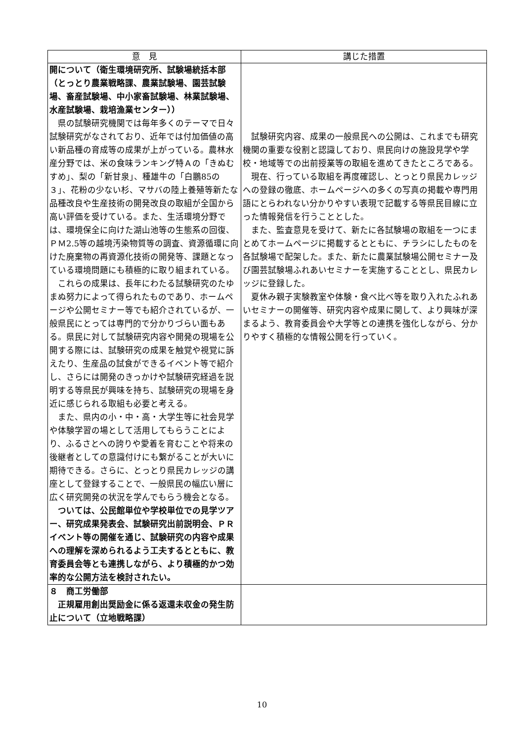| 意 見 | 講じた措置 |
| --- | --- |
| 開について（衛生環境研究所、試験場統括本部（とっとり農業戦略課、農業試験場、園芸試験場、畜産試験場、中小家畜試験場、林業試験場、水産試験場、栽培漁業センター）） 県の試験研究機関では毎年多くのテーマで日々試験研究がなされており、近年では付加価値の高い新品種の育成等の成果が上がっている。農林水産分野では、米の食味ランキング特Ａの「きぬむすめ」、梨の「新甘泉」、種雄牛の「白鵬85の３」、花粉の少ない杉、マサバの陸上養殖等新たな品種改良や生産技術の開発改良の取組が全国から高い評価を受けている。また、生活環境分野では、環境保全に向けた湖山池等の生態系の回復、ＰＭ2.5等の越境汚染物質等の調査、資源循環に向けた廃棄物の再資源化技術の開発等、課題となっている環境問題にも積極的に取り組まれている。 これらの成果は、長年にわたる試験研究のたゆまぬ努力によって得られたものであり、ホームページや公開セミナー等でも紹介されているが、一般県民にとっては専門的で分かりづらい面もある。県民に対して試験研究内容や開発の現場を公開する際には、試験研究の成果を触覚や視覚に訴えたり、生産品の試食ができるイベント等で紹介し、さらには開発のきっかけや試験研究経過を説明する等県民が興味を持ち、試験研究の現場を身近に感じられる取組も必要と考える。 また、県内の小・中・高・大学生等に社会見学や体験学習の場として活用してもらうことにより、ふるさとへの誇りや愛着を育むことや将来の後継者としての意識付けにも繋がることが大いに期待できる。さらに、とっとり県民カレッジの講座として登録することで、一般県民の幅広い層に広く研究開発の状況を学んでもらう機会となる。 ついては、公民館単位や学校単位での見学ツアー、研究成果発表会、試験研究出前説明会、ＰＲイベント等の開催を通じ、試験研究の内容や成果への理解を深められるよう工夫するとともに、教育委員会等とも連携しながら、より積極的かつ効率的な公開方法を検討されたい。 | 試験研究内容、成果の一般県民への公開は、これまでも研究機関の重要な役割と認識しており、県民向けの施設見学や学校・地域等での出前授業等の取組を進めてきたところである。 現在、行っている取組を再度確認し、とっとり県民カレッジへの登録の徹底、ホームページへの多くの写真の掲載や専門用語にとらわれない分かりやすい表現で記載する等県民目線に立った情報発信を行うこととした。 また、監査意見を受けて、新たに各試験場の取組を一つにまとめてホームページに掲載するとともに、チラシにしたものを各試験場で配架した。また、新たに農業試験場公開セミナー及び園芸試験場ふれあいセミナーを実施することとし、県民カレッジに登録した。 夏休み親子実験教室や体験・食べ比べ等を取り入れたふれあいセミナーの開催等、研究内容や成果に関して、より興味が深まるよう、教育委員会や大学等との連携を強化しながら、分かりやすく積極的な情報公開を行っていく。 |
| ８ 商工労働部 正規雇用創出奨励金に係る返還未収金の発生防止について（立地戦略課） | |
10